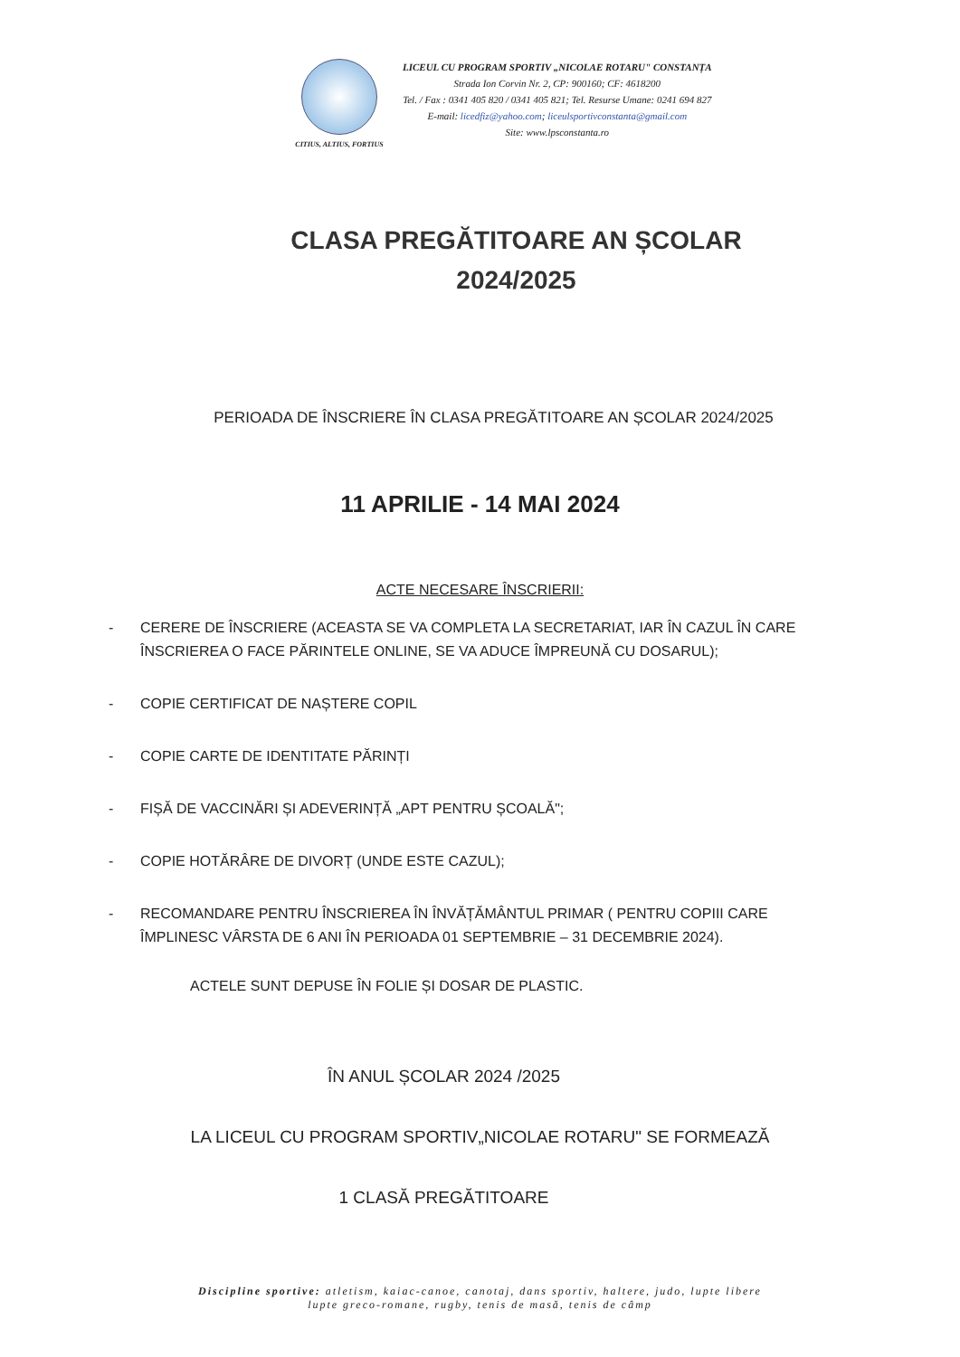CITIUS, ALTIUS, FORTIUS
LICEUL CU PROGRAM SPORTIV „NICOLAE ROTARU" CONSTANȚA
Strada Ion Corvin Nr. 2, CP: 900160; CF: 4618200
Tel. / Fax : 0341 405 820 / 0341 405 821; Tel. Resurse Umane: 0241 694 827
E-mail: licedfiz@yahoo.com; liceulsportivconstanta@gmail.com
Site: www.lpsconstanta.ro
CLASA PREGĂTITOARE AN ȘCOLAR
2024/2025
PERIOADA DE ÎNSCRIERE ÎN CLASA PREGĂTITOARE AN ȘCOLAR 2024/2025
11 APRILIE - 14 MAI 2024
ACTE NECESARE ÎNSCRIERII:
- CERERE DE ÎNSCRIERE (ACEASTA SE VA COMPLETA LA SECRETARIAT, IAR ÎN CAZUL ÎN CARE ÎNSCRIEREA O FACE PĂRINTELE ONLINE, SE VA ADUCE ÎMPREUNĂ CU DOSARUL);
- COPIE CERTIFICAT DE NAȘTERE COPIL
- COPIE CARTE DE IDENTITATE PĂRINȚI
- FIȘĂ DE VACCINĂRI ȘI ADEVERINȚĂ „APT PENTRU ȘCOALĂ";
- COPIE HOTĂRÂRE DE DIVORȚ (UNDE ESTE CAZUL);
- RECOMANDARE PENTRU ÎNSCRIEREA ÎN ÎNVĂȚĂMÂNTUL PRIMAR ( PENTRU COPIII CARE ÎMPLINESC VÂRSTA DE 6 ANI ÎN PERIOADA 01 SEPTEMBRIE – 31 DECEMBRIE 2024).
ACTELE SUNT DEPUSE ÎN FOLIE ȘI DOSAR DE PLASTIC.
ÎN ANUL ȘCOLAR 2024 /2025
LA LICEUL CU PROGRAM SPORTIV„NICOLAE ROTARU" SE FORMEAZĂ
1 CLASĂ PREGĂTITOARE
Discipline sportive: atletism, kaiac-canoe, canotaj, dans sportiv, haltere, judo, lupte libere
lupte greco-romane, rugby, tenis de masă, tenis de câmp